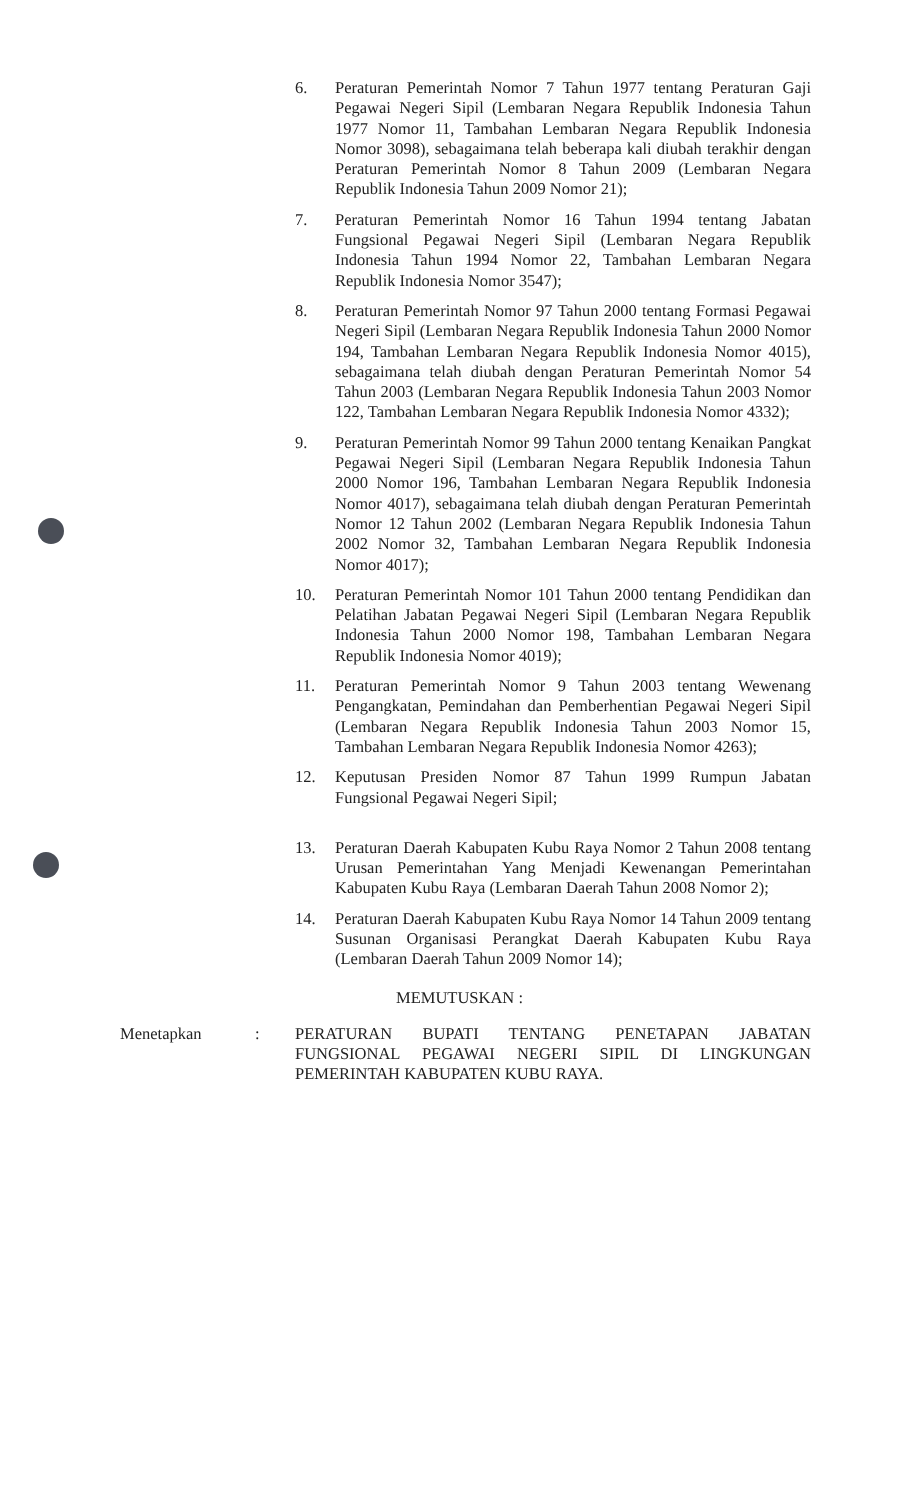6. Peraturan Pemerintah Nomor 7 Tahun 1977 tentang Peraturan Gaji Pegawai Negeri Sipil (Lembaran Negara Republik Indonesia Tahun 1977 Nomor 11, Tambahan Lembaran Negara Republik Indonesia Nomor 3098), sebagaimana telah beberapa kali diubah terakhir dengan Peraturan Pemerintah Nomor 8 Tahun 2009 (Lembaran Negara Republik Indonesia Tahun 2009 Nomor 21);
7. Peraturan Pemerintah Nomor 16 Tahun 1994 tentang Jabatan Fungsional Pegawai Negeri Sipil (Lembaran Negara Republik Indonesia Tahun 1994 Nomor 22, Tambahan Lembaran Negara Republik Indonesia Nomor 3547);
8. Peraturan Pemerintah Nomor 97 Tahun 2000 tentang Formasi Pegawai Negeri Sipil (Lembaran Negara Republik Indonesia Tahun 2000 Nomor 194, Tambahan Lembaran Negara Republik Indonesia Nomor 4015), sebagaimana telah diubah dengan Peraturan Pemerintah Nomor 54 Tahun 2003 (Lembaran Negara Republik Indonesia Tahun 2003 Nomor 122, Tambahan Lembaran Negara Republik Indonesia Nomor 4332);
9. Peraturan Pemerintah Nomor 99 Tahun 2000 tentang Kenaikan Pangkat Pegawai Negeri Sipil (Lembaran Negara Republik Indonesia Tahun 2000 Nomor 196, Tambahan Lembaran Negara Republik Indonesia Nomor 4017), sebagaimana telah diubah dengan Peraturan Pemerintah Nomor 12 Tahun 2002 (Lembaran Negara Republik Indonesia Tahun 2002 Nomor 32, Tambahan Lembaran Negara Republik Indonesia Nomor 4017);
10. Peraturan Pemerintah Nomor 101 Tahun 2000 tentang Pendidikan dan Pelatihan Jabatan Pegawai Negeri Sipil (Lembaran Negara Republik Indonesia Tahun 2000 Nomor 198, Tambahan Lembaran Negara Republik Indonesia Nomor 4019);
11. Peraturan Pemerintah Nomor 9 Tahun 2003 tentang Wewenang Pengangkatan, Pemindahan dan Pemberhentian Pegawai Negeri Sipil (Lembaran Negara Republik Indonesia Tahun 2003 Nomor 15, Tambahan Lembaran Negara Republik Indonesia Nomor 4263);
12. Keputusan Presiden Nomor 87 Tahun 1999 Rumpun Jabatan Fungsional Pegawai Negeri Sipil;
13. Peraturan Daerah Kabupaten Kubu Raya Nomor 2 Tahun 2008 tentang Urusan Pemerintahan Yang Menjadi Kewenangan Pemerintahan Kabupaten Kubu Raya (Lembaran Daerah Tahun 2008 Nomor 2);
14. Peraturan Daerah Kabupaten Kubu Raya Nomor 14 Tahun 2009 tentang Susunan Organisasi Perangkat Daerah Kabupaten Kubu Raya (Lembaran Daerah Tahun 2009 Nomor 14);
MEMUTUSKAN :
Menetapkan : PERATURAN BUPATI TENTANG PENETAPAN JABATAN FUNGSIONAL PEGAWAI NEGERI SIPIL DI LINGKUNGAN PEMERINTAH KABUPATEN KUBU RAYA.